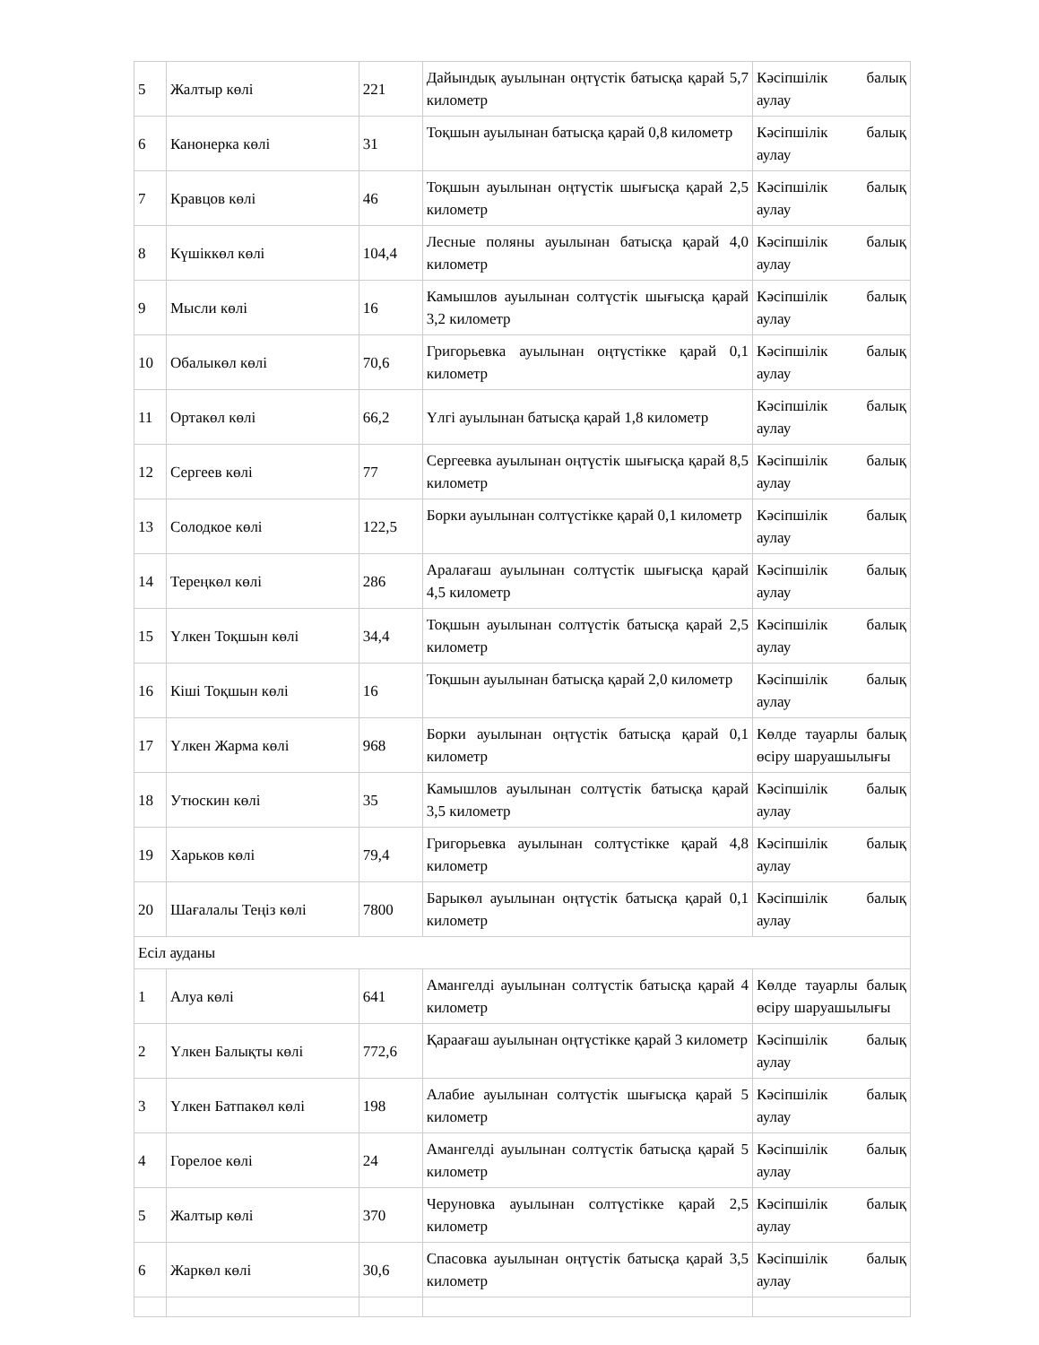| 5 | Жалтыр көлі | 221 | Дайындық ауылынан оңтүстік батысқа қарай 5,7 километр | Кәсіпшілік балық аулау |
| 6 | Канонерка көлі | 31 | Тоқшын ауылынан батысқа қарай 0,8 километр | Кәсіпшілік балық аулау |
| 7 | Кравцов көлі | 46 | Тоқшын ауылынан оңтүстік шығысқа қарай 2,5 километр | Кәсіпшілік балық аулау |
| 8 | Күшіккөл көлі | 104,4 | Лесные поляны ауылынан батысқа қарай 4,0 километр | Кәсіпшілік балық аулау |
| 9 | Мысли көлі | 16 | Камышлов ауылынан солтүстік шығысқа қарай 3,2 километр | Кәсіпшілік балық аулау |
| 10 | Обалыкөл көлі | 70,6 | Григорьевка ауылынан оңтүстікке қарай 0,1 километр | Кәсіпшілік балық аулау |
| 11 | Ортакөл көлі | 66,2 | Үлгі ауылынан батысқа қарай 1,8 километр | Кәсіпшілік балық аулау |
| 12 | Сергеев көлі | 77 | Сергеевка ауылынан оңтүстік шығысқа қарай 8,5 километр | Кәсіпшілік балық аулау |
| 13 | Солодкое көлі | 122,5 | Борки ауылынан солтүстікке қарай 0,1 километр | Кәсіпшілік балық аулау |
| 14 | Тереңкөл көлі | 286 | Аралағаш ауылынан солтүстік шығысқа қарай 4,5 километр | Кәсіпшілік балық аулау |
| 15 | Үлкен Тоқшын көлі | 34,4 | Тоқшын ауылынан солтүстік батысқа қарай 2,5 километр | Кәсіпшілік балық аулау |
| 16 | Кіші Тоқшын көлі | 16 | Тоқшын ауылынан батысқа қарай 2,0 километр | Кәсіпшілік балық аулау |
| 17 | Үлкен Жарма көлі | 968 | Борки ауылынан оңтүстік батысқа қарай 0,1 километр | Көлде тауарлы балық өсіру шаруашылығы |
| 18 | Утюскин көлі | 35 | Камышлов ауылынан солтүстік батысқа қарай 3,5 километр | Кәсіпшілік балық аулау |
| 19 | Харьков көлі | 79,4 | Григорьевка ауылынан солтүстікке қарай 4,8 километр | Кәсіпшілік балық аулау |
| 20 | Шағалалы Теңіз көлі | 7800 | Барыкөл ауылынан оңтүстік батысқа қарай 0,1 километр | Кәсіпшілік балық аулау |
| Есіл ауданы | | | | |
| 1 | Алуа көлі | 641 | Амангелді ауылынан солтүстік батысқа қарай 4 километр | Көлде тауарлы балық өсіру шаруашылығы |
| 2 | Үлкен Балықты көлі | 772,6 | Қараағаш ауылынан оңтүстікке қарай 3 километр | Кәсіпшілік балық аулау |
| 3 | Үлкен Батпакөл көлі | 198 | Алабие ауылынан солтүстік шығысқа қарай 5 километр | Кәсіпшілік балық аулау |
| 4 | Горелое көлі | 24 | Амангелді ауылынан солтүстік батысқа қарай 5 километр | Кәсіпшілік балық аулау |
| 5 | Жалтыр көлі | 370 | Черуновка ауылынан солтүстікке қарай 2,5 километр | Кәсіпшілік балық аулау |
| 6 | Жаркөл көлі | 30,6 | Спасовка ауылынан оңтүстік батысқа қарай 3,5 километр | Кәсіпшілік балық аулау |